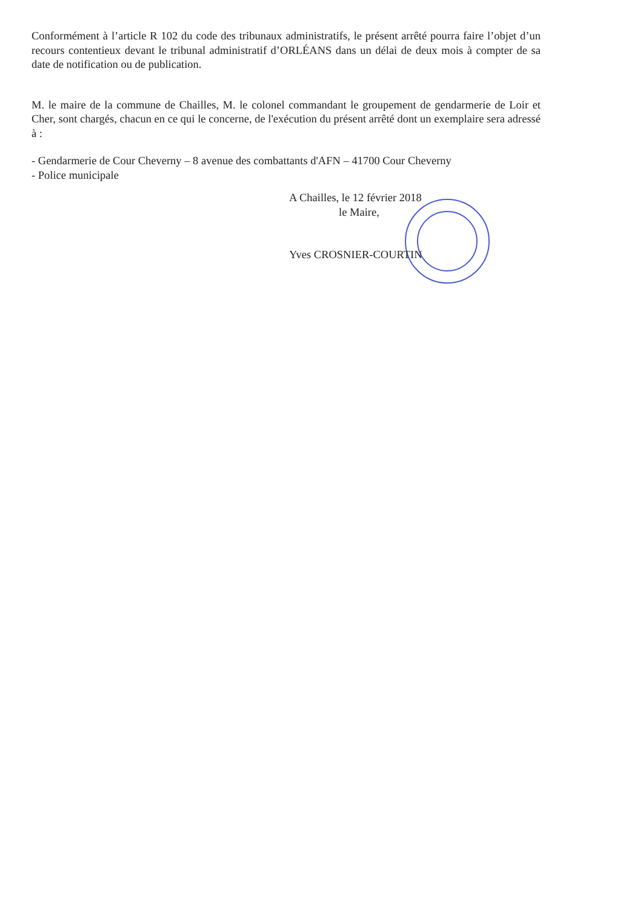Conformément à l’article R 102 du code des tribunaux administratifs, le présent arrêté pourra faire l’objet d’un recours contentieux devant le tribunal administratif d’ORLÉANS dans un délai de deux mois à compter de sa date de notification ou de publication.
M. le maire de la commune de Chailles, M. le colonel commandant le groupement de gendarmerie de Loir et Cher, sont chargés, chacun en ce qui le concerne, de l'exécution du présent arrêté dont un exemplaire sera adressé à :
- Gendarmerie de Cour Cheverny – 8 avenue des combattants d'AFN – 41700 Cour Cheverny
- Police municipale
A Chailles, le 12 février 2018
le Maire,
Yves CROSNIER-COURTIN